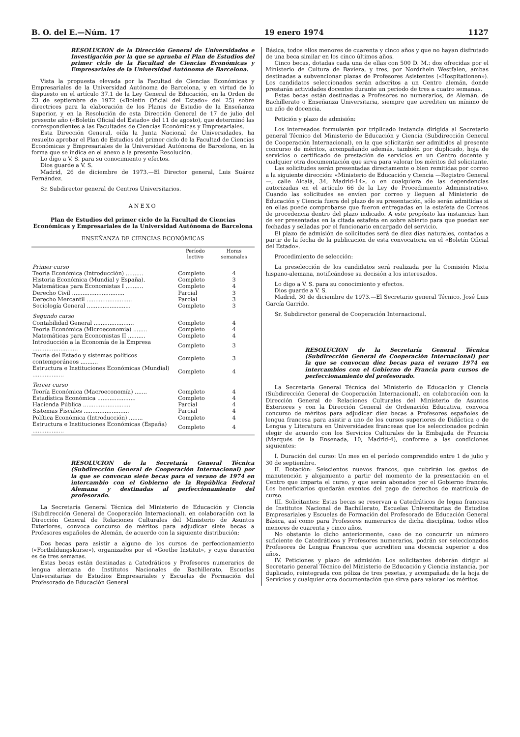B. O. del E.—Núm. 17 19 enero 1974 1127
RESOLUCION de la Dirección General de Universidades e Investigación por la que se aprueba el Plan de Estudios del primer ciclo de la Facultad de Ciencias Económicas y Empresariales de la Universidad Autónoma de Barcelona.
Vista la propuesta elevada por la Facultad de Ciencias Económicas y Empresariales de la Universidad Autónoma de Barcelona, y en virtud de lo dispuesto en el artículo 37.1 de la Ley General de Educación, en la Orden de 23 de septiembre de 1972 («Boletín Oficial del Estado» del 25) sobre directrices para la elaboración de los Planes de Estudio de la Enseñanza Superior, y en la Resolución de esta Dirección General de 17 de julio del presente año («Boletín Oficial del Estado» del 11 de agosto), que determinó las correspondientes a las Facultades de Ciencias Económicas y Empresariales,
Esta Dirección General, oída la Junta Nacional de Universidades, ha resuelto aprobar el Plan de Estudios del primer ciclo de la Facultad de Ciencias Económicas y Empresariales de la Universidad Autónoma de Barcelona, en la forma que se indica en el anexo a la presente Resolución.
Lo digo a V. S. para su conocimiento y efectos.
Dios guarde a V. S.
Madrid, 26 de diciembre de 1973.—El Director general, Luis Suárez Fernández.
Sr. Subdirector general de Centros Universitarios.
ANEXO
Plan de Estudios del primer ciclo de la Facultad de Ciencias Económicas y Empresariales de la Universidad Autónoma de Barcelona
ENSEÑANZA DE CIENCIAS ECONÓMICAS
| | Período lectivo | Horas semanales |
| --- | --- | --- |
| Primer curso | | |
| Teoría Económica (Introducción) .......... | Completo | 4 |
| Historia Económica (Mundial y España). | Completo | 3 |
| Matemáticas para Economistas I .......... | Completo | 4 |
| Derecho Civil .............................. | Parcial | 3 |
| Derecho Mercantil .......................... | Parcial | 3 |
| Sociología General ......................... | Completo | 3 |
| Segundo curso | | |
| Contabilidad General ....................... | Completo | 4 |
| Teoría Económica (Microeconomía) ........ | Completo | 4 |
| Matemáticas para Economistas II .......... | Completo | 4 |
| Introducción a la Economía de la Empresa .......................... | Completo | 3 |
| Teoría del Estado y sistemas políticos contemporáneos .......... | Completo | 3 |
| Estructura e Instituciones Económicas (Mundial) .................. | Completo | 4 |
| Tercer curso | | |
| Teoría Económica (Macroeconomía) ....... | Completo | 4 |
| Estadística Económica ...................... | Completo | 4 |
| Hacienda Pública ........................... | Parcial | 4 |
| Sistemas Fiscales .......................... | Parcial | 4 |
| Política Económica (Introducción) ........ | Completo | 4 |
| Estructura e Instituciones Económicas (España) .................. | Completo | 4 |
RESOLUCION de la Secretaría General Técnica (Subdirección General de Cooperación Internacional) por la que se convocan siete becas para el verano de 1974 en intercambio con el Gobierno de la República Federal Alemana y destinadas al perfeccionamiento del profesorado.
La Secretaría General Técnica del Ministerio de Educación y Ciencia (Subdirección General de Cooperación Internacional), en colaboración con la Dirección General de Relaciones Culturales del Ministerio de Asuntos Exteriores, convoca concurso de méritos para adjudicar siete becas a Profesores españoles de Alemán, de acuerdo con la siguiente distribución:
Dos becas para asistir a alguno de los cursos de perfeccionamiento («Fortbildungskurse»), organizados por el «Goethe Institut», y cuya duración es de tres semanas.
Estas becas están destinadas a Catedráticos y Profesores numerarios de lengua alemana de Institutos Nacionales de Bachillerato, Escuelas Universitarias de Estudios Empresariales y Escuelas de Formación del Profesorado de Educación General
Básica, todos ellos menores de cuarenta y cinco años y que no hayan disfrutado de una beca similar en los cinco últimos años.
Cinco becas, dotadas cada una de ellas con 500 D. M.: dos ofrecidas por el Ministerio de Cultura de Baviera, y tres, por Nordrhein Westfalen, ambas destinadas a subvencionar plazas de Profesores Asistentes («Hospitationen»). Los candidatos seleccionados serán adscritos a un Centro alemán, donde prestarán actividades docentes durante un período de tres a cuatro semanas.
Estas becas están destinadas a Profesores no numerarios, de Alemán, de Bachillerato o Enseñanza Universitaria, siempre que acrediten un mínimo de un año de docencia.
Petición y plazo de admisión:
Los interesados formularán por triplicado instancia dirigida al Secretario general Técnico del Ministerio de Educación y Ciencia (Subdirección General de Cooperación Internacional), en la que solicitarán ser admitidos al presente concurso de méritos, acompañando además, también por duplicado, hoja de servicios o certificado de prestación de servicios en un Centro docente y cualquier otra documentación que sirva para valorar los méritos del solicitante.
Las solicitudes serán presentadas directamente o bien remitidas por correo a la siguiente dirección: «Ministerio de Educación y Ciencia —Registro General—, calle Alcalá, 34, Madrid-14», o en cualquiera de las dependencias autorizadas en el artículo 66 de la Ley de Procedimiento Administrativo. Cuando las solicitudes se envíen por correo y lleguen al Ministerio de Educación y Ciencia fuera del plazo de su presentación, sólo serán admitidas si en ellas puede comprobarse que fueron entregadas en la estafeta de Correos de procedencia dentro del plazo indicado. A este propósito las instancias han de ser presentadas en la citada estafeta en sobre abierto para que puedan ser fechadas y selladas por el funcionario encargado del servicio.
El plazo de admisión de solicitudes será de diez días naturales, contados a partir de la fecha de la publicación de esta convocatoria en el «Boletín Oficial del Estado».
Procedimiento de selección:
La preselección de los candidatos será realizada por la Comisión Mixta hispano-alemana, notificándose su decisión a los interesados.
Lo digo a V. S. para su conocimiento y efectos.
Dios guarde a V. S.
Madrid, 30 de diciembre de 1973.—El Secretario general Técnico, José Luis García Garrido.
Sr. Subdirector general de Cooperación Internacional.
RESOLUCION de la Secretaría General Técnica (Subdirección General de Cooperación Internacional) por la que se convocan diez becas para el verano 1974 en intercambios con el Gobierno de Francia para cursos de perfeccionamiento del profesorado.
La Secretaría General Técnica del Ministerio de Educación y Ciencia (Subdirección General de Cooperación Internacional), en colaboración con la Dirección General de Relaciones Culturales del Ministerio de Asuntos Exteriores y con la Dirección General de Ordenación Educativa, convoca concurso de méritos para adjudicar diez becas a Profesores españoles de lengua francesa para asistir a uno de los cursos superiores de Didáctica o de Lengua y Literatura en Universidades francesas que los seleccionados podrán elegir de acuerdo con los Servicios Culturales de la Embajada de Francia (Marqués de la Ensenada, 10, Madrid-4), conforme a las condiciones siguientes:
I. Duración del curso: Un mes en el período comprendido entre 1 de julio y 30 de septiembre.
II. Dotación: Seiscientos nuevos francos, que cubrirán los gastos de manutención y alojamiento a partir del momento de la presentación en el Centro que imparta el curso, y que serán abonados por el Gobierno francés. Los beneficiarios quedarán exentos del pago de derechos de matrícula de curso.
III. Solicitantes: Estas becas se reservan a Catedráticos de legua francesa de Institutos Nacional de Bachillerato, Escuelas Universitarias de Estudios Empresariales y Escuelas de Formación del Profesorado de Educación General Básica, así como para Profesores numerarios de dicha disciplina, todos ellos menores de cuarenta y cinco años.
No obstante lo dicho anteriormente, caso de no concurrir un número suficiente de Catedráticos y Profesores numerarios, podrán ser seleccionados Profesores de Lengua Francesa que acrediten una docencia superior a dos años.
IV. Peticiones y plazo de admisión: Los solicitantes deberán dirigir al Secretario general Técnico del Ministerio de Educación y Ciencia instancia, por duplicado, reintegrada con póliza de tres pesetas, y acompañada de la hoja de Servicios y cualquier otra documentación que sirva para valorar los méritos